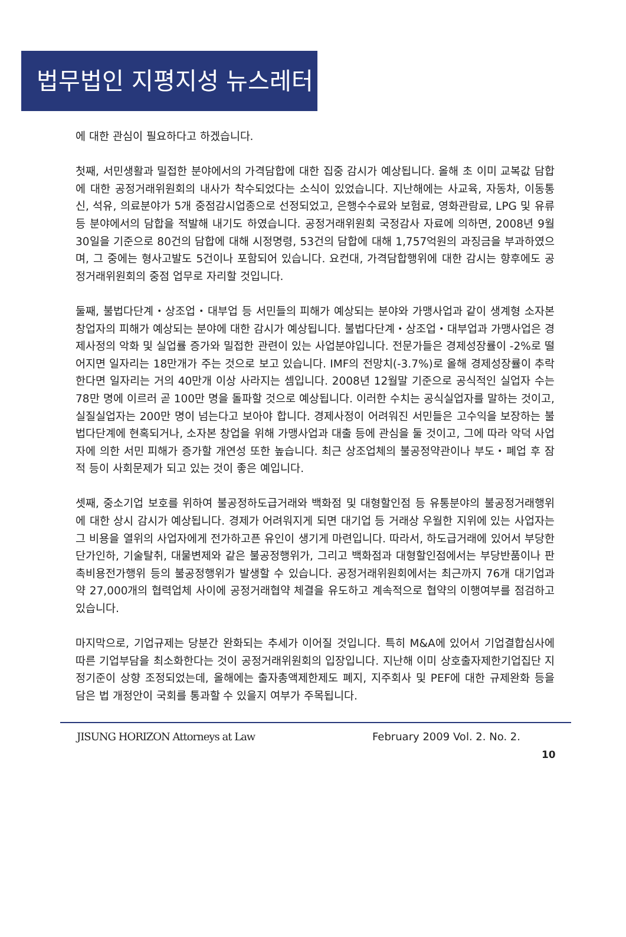법무법인 지평지성 뉴스레터
에 대한 관심이 필요하다고 하겠습니다.
첫째, 서민생활과 밀접한 분야에서의 가격담합에 대한 집중 감시가 예상됩니다. 올해 초 이미 교복값 담합에 대한 공정거래위원회의 내사가 착수되었다는 소식이 있었습니다. 지난해에는 사교육, 자동차, 이동통신, 석유, 의료분야가 5개 중점감시업종으로 선정되었고, 은행수수료와 보험료, 영화관람료, LPG 및 유류 등 분야에서의 담합을 적발해 내기도 하였습니다. 공정거래위원회 국정감사 자료에 의하면, 2008년 9월 30일을 기준으로 80건의 담합에 대해 시정명령, 53건의 담합에 대해 1,757억원의 과징금을 부과하였으며, 그 중에는 형사고발도 5건이나 포함되어 있습니다. 요컨대, 가격담합행위에 대한 감시는 향후에도 공정거래위원회의 중점 업무로 자리할 것입니다.
둘째, 불법다단계・상조업・대부업 등 서민들의 피해가 예상되는 분야와 가맹사업과 같이 생계형 소자본 창업자의 피해가 예상되는 분야에 대한 감시가 예상됩니다. 불법다단계・상조업・대부업과 가맹사업은 경제사정의 악화 및 실업률 증가와 밀접한 관련이 있는 사업분야입니다. 전문가들은 경제성장률이 -2%로 떨어지면 일자리는 18만개가 주는 것으로 보고 있습니다. IMF의 전망치(-3.7%)로 올해 경제성장률이 추락한다면 일자리는 거의 40만개 이상 사라지는 셈입니다. 2008년 12월말 기준으로 공식적인 실업자 수는 78만 명에 이르러 곧 100만 명을 돌파할 것으로 예상됩니다. 이러한 수치는 공식실업자를 말하는 것이고, 실질실업자는 200만 명이 넘는다고 보아야 합니다. 경제사정이 어려워진 서민들은 고수익을 보장하는 불법다단계에 현혹되거나, 소자본 창업을 위해 가맹사업과 대출 등에 관심을 둘 것이고, 그에 따라 악덕 사업자에 의한 서민 피해가 증가할 개연성 또한 높습니다. 최근 상조업체의 불공정약관이나 부도・폐업 후 잠적 등이 사회문제가 되고 있는 것이 좋은 예입니다.
셋째, 중소기업 보호를 위하여 불공정하도급거래와 백화점 및 대형할인점 등 유통분야의 불공정거래행위에 대한 상시 감시가 예상됩니다. 경제가 어려워지게 되면 대기업 등 거래상 우월한 지위에 있는 사업자는 그 비용을 열위의 사업자에게 전가하고픈 유인이 생기게 마련입니다. 따라서, 하도급거래에 있어서 부당한 단가인하, 기술탈취, 대물변제와 같은 불공정행위가, 그리고 백화점과 대형할인점에서는 부당반품이나 판촉비용전가행위 등의 불공정행위가 발생할 수 있습니다. 공정거래위원회에서는 최근까지 76개 대기업과 약 27,000개의 협력업체 사이에 공정거래협약 체결을 유도하고 계속적으로 협약의 이행여부를 점검하고 있습니다.
마지막으로, 기업규제는 당분간 완화되는 추세가 이어질 것입니다. 특히 M&A에 있어서 기업결합심사에 따른 기업부담을 최소화한다는 것이 공정거래위원회의 입장입니다. 지난해 이미 상호출자제한기업집단 지정기준이 상향 조정되었는데, 올해에는 출자총액제한제도 폐지, 지주회사 및 PEF에 대한 규제완화 등을 담은 법 개정안이 국회를 통과할 수 있을지 여부가 주목됩니다.
JISUNG HORIZON Attorneys at Law February 2009 Vol. 2. No. 2.
10